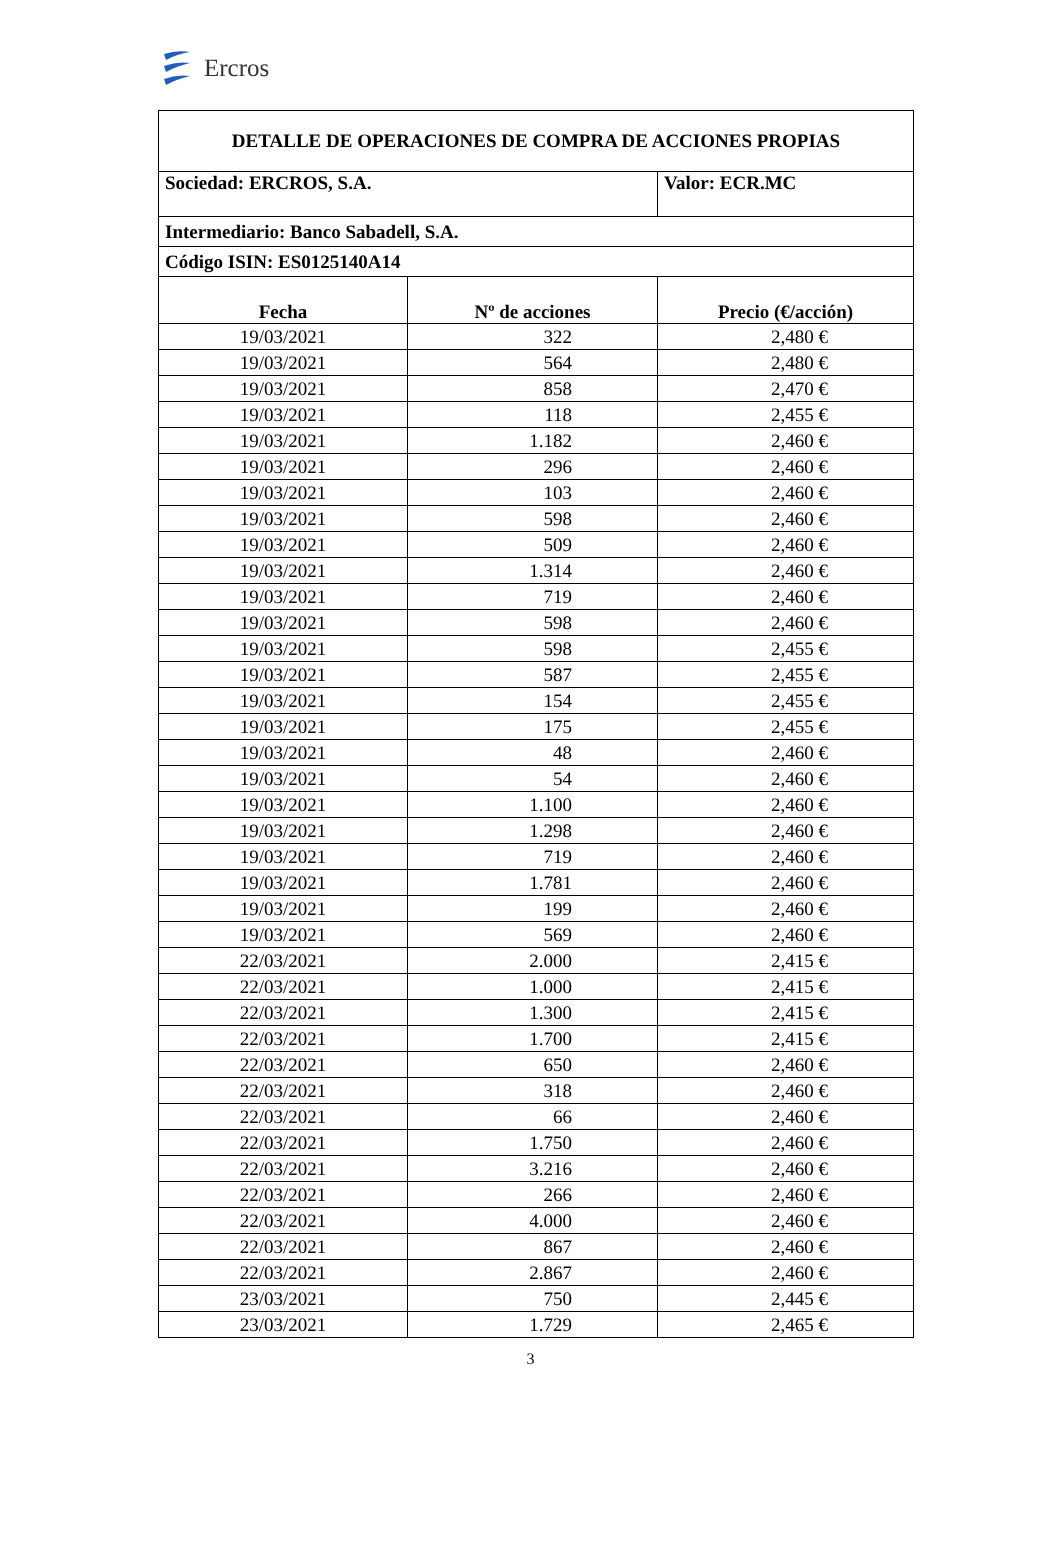Ercros
| DETALLE DE OPERACIONES DE COMPRA DE ACCIONES PROPIAS | | |
| Sociedad: ERCROS, S.A. | | Valor: ECR.MC |
| Intermediario: Banco Sabadell, S.A. | | |
| Código ISIN: ES0125140A14 | | |
| Fecha | Nº de acciones | Precio (€/acción) |
| 19/03/2021 | 322 | 2,480 € |
| 19/03/2021 | 564 | 2,480 € |
| 19/03/2021 | 858 | 2,470 € |
| 19/03/2021 | 118 | 2,455 € |
| 19/03/2021 | 1.182 | 2,460 € |
| 19/03/2021 | 296 | 2,460 € |
| 19/03/2021 | 103 | 2,460 € |
| 19/03/2021 | 598 | 2,460 € |
| 19/03/2021 | 509 | 2,460 € |
| 19/03/2021 | 1.314 | 2,460 € |
| 19/03/2021 | 719 | 2,460 € |
| 19/03/2021 | 598 | 2,460 € |
| 19/03/2021 | 598 | 2,455 € |
| 19/03/2021 | 587 | 2,455 € |
| 19/03/2021 | 154 | 2,455 € |
| 19/03/2021 | 175 | 2,455 € |
| 19/03/2021 | 48 | 2,460 € |
| 19/03/2021 | 54 | 2,460 € |
| 19/03/2021 | 1.100 | 2,460 € |
| 19/03/2021 | 1.298 | 2,460 € |
| 19/03/2021 | 719 | 2,460 € |
| 19/03/2021 | 1.781 | 2,460 € |
| 19/03/2021 | 199 | 2,460 € |
| 19/03/2021 | 569 | 2,460 € |
| 22/03/2021 | 2.000 | 2,415 € |
| 22/03/2021 | 1.000 | 2,415 € |
| 22/03/2021 | 1.300 | 2,415 € |
| 22/03/2021 | 1.700 | 2,415 € |
| 22/03/2021 | 650 | 2,460 € |
| 22/03/2021 | 318 | 2,460 € |
| 22/03/2021 | 66 | 2,460 € |
| 22/03/2021 | 1.750 | 2,460 € |
| 22/03/2021 | 3.216 | 2,460 € |
| 22/03/2021 | 266 | 2,460 € |
| 22/03/2021 | 4.000 | 2,460 € |
| 22/03/2021 | 867 | 2,460 € |
| 22/03/2021 | 2.867 | 2,460 € |
| 23/03/2021 | 750 | 2,445 € |
| 23/03/2021 | 1.729 | 2,465 € |
3